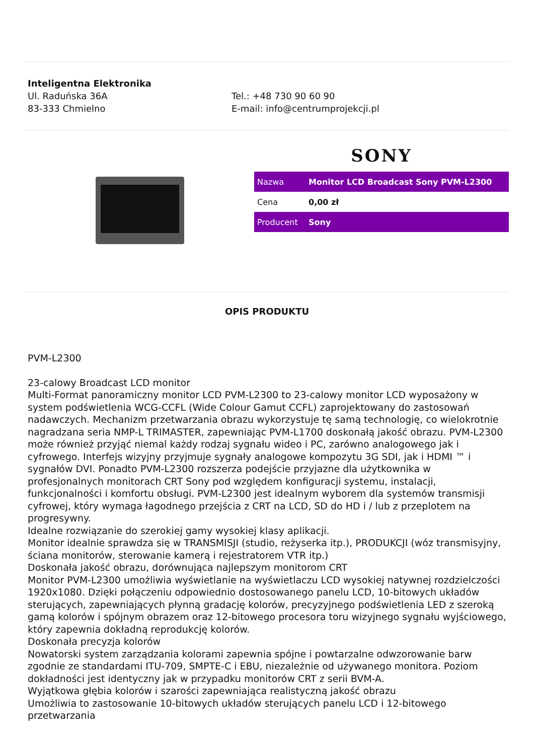Inteligentna Elektronika
Ul. Raduńska 36A
83-333 Chmielno
Tel.: +48 730 90 60 90
E-mail: info@centrumprojekcji.pl
SONY
| Nazwa | Monitor LCD Broadcast Sony PVM-L2300 |
| Cena | 0,00 zł |
| Producent | Sony |
OPIS PRODUKTU
PVM-L2300
23-calowy Broadcast LCD monitor
Multi-Format panoramiczny monitor LCD PVM-L2300 to 23-calowy monitor LCD wyposażony w system podświetlenia WCG-CCFL (Wide Colour Gamut CCFL) zaprojektowany do zastosowań nadawczych. Mechanizm przetwarzania obrazu wykorzystuje tę samą technologię, co wielokrotnie nagradzana seria NMP-L TRIMASTER, zapewniając PVM-L1700 doskonałą jakość obrazu. PVM-L2300 może również przyjąć niemal każdy rodzaj sygnału wideo i PC, zarówno analogowego jak i cyfrowego. Interfejs wizyjny przyjmuje sygnały analogowe kompozytu 3G SDI, jak i HDMI ™ i sygnałów DVI. Ponadto PVM-L2300 rozszerza podejście przyjazne dla użytkownika w profesjonalnych monitorach CRT Sony pod względem konfiguracji systemu, instalacji, funkcjonalności i komfortu obsługi. PVM-L2300 jest idealnym wyborem dla systemów transmisji cyfrowej, który wymaga łagodnego przejścia z CRT na LCD, SD do HD i / lub z przeplotem na progresywny.
Idealne rozwiązanie do szerokiej gamy wysokiej klasy aplikacji.
Monitor idealnie sprawdza się w TRANSMISJI (studio, reżyserka itp.), PRODUKCJI (wóz transmisyjny, ściana monitorów, sterowanie kamerą i rejestratorem VTR itp.)
Doskonała jakość obrazu, dorównująca najlepszym monitorom CRT
Monitor PVM-L2300 umożliwia wyświetlanie na wyświetlaczu LCD wysokiej natywnej rozdzielczości 1920x1080. Dzięki połączeniu odpowiednio dostosowanego panelu LCD, 10-bitowych układów sterujących, zapewniających płynną gradację kolorów, precyzyjnego podświetlenia LED z szeroką gamą kolorów i spójnym obrazem oraz 12-bitowego procesora toru wizyjnego sygnału wyjściowego, który zapewnia dokładną reprodukcję kolorów.
Doskonała precyzja kolorów
Nowatorski system zarządzania kolorami zapewnia spójne i powtarzalne odwzorowanie barw zgodnie ze standardami ITU-709, SMPTE-C i EBU, niezależnie od używanego monitora. Poziom dokładności jest identyczny jak w przypadku monitorów CRT z serii BVM-A.
Wyjątkowa głębia kolorów i szarości zapewniająca realistyczną jakość obrazu
Umożliwia to zastosowanie 10-bitowych układów sterujących panelu LCD i 12-bitowego przetwarzania